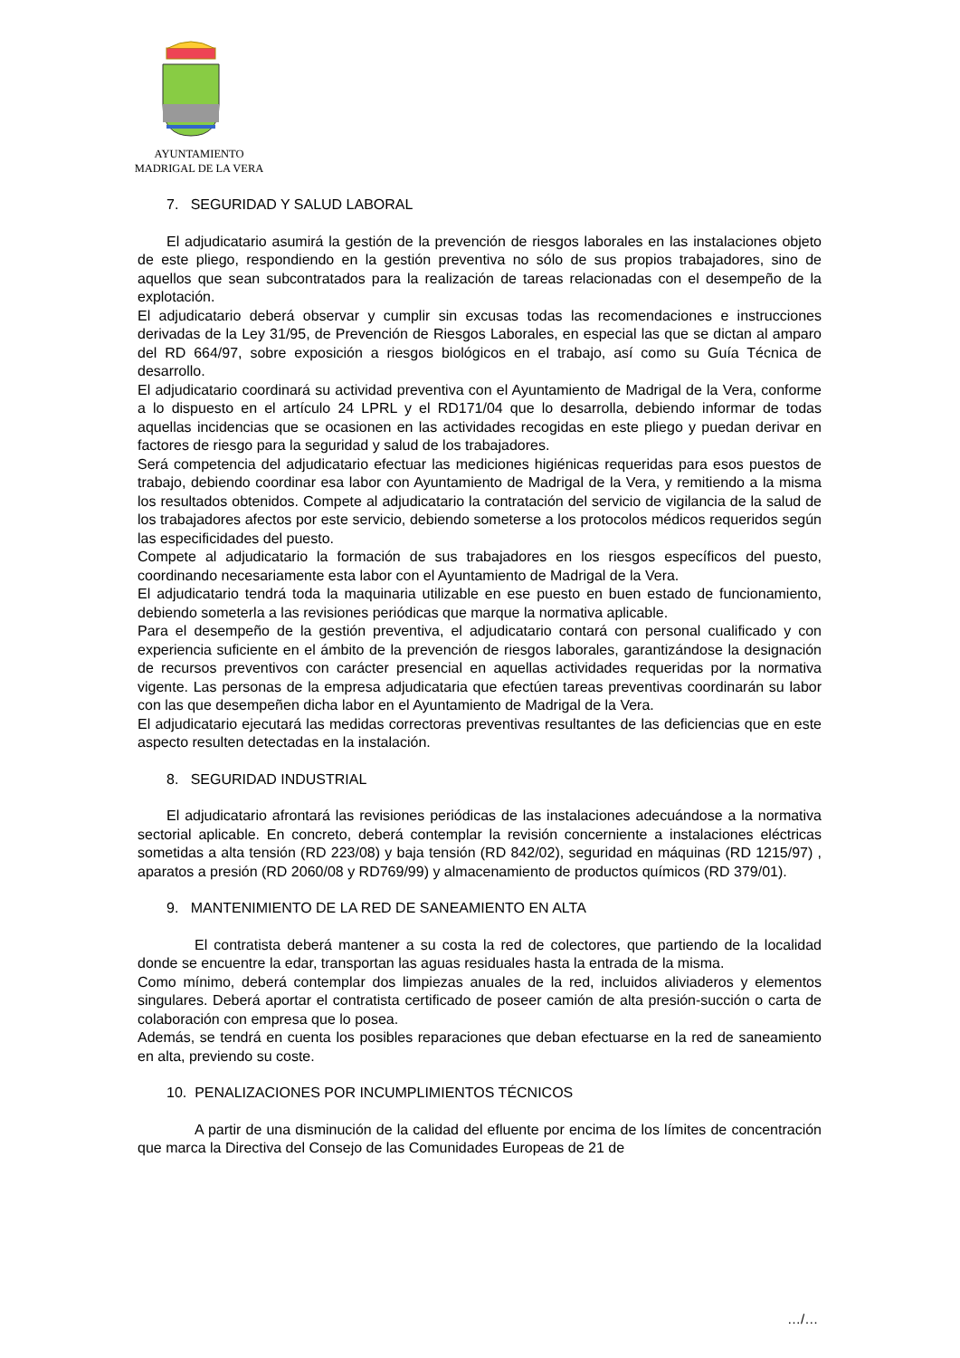AYUNTAMIENTO
MADRIGAL DE LA VERA
7. SEGURIDAD Y SALUD LABORAL
El adjudicatario asumirá la gestión de la prevención de riesgos laborales en las instalaciones objeto de este pliego, respondiendo en la gestión preventiva no sólo de sus propios trabajadores, sino de aquellos que sean subcontratados para la realización de tareas relacionadas con el desempeño de la explotación.
El adjudicatario deberá observar y cumplir sin excusas todas las recomendaciones e instrucciones derivadas de la Ley 31/95, de Prevención de Riesgos Laborales, en especial las que se dictan al amparo del RD 664/97, sobre exposición a riesgos biológicos en el trabajo, así como su Guía Técnica de desarrollo.
El adjudicatario coordinará su actividad preventiva con el Ayuntamiento de Madrigal de la Vera, conforme a lo dispuesto en el artículo 24 LPRL y el RD171/04 que lo desarrolla, debiendo informar de todas aquellas incidencias que se ocasionen en las actividades recogidas en este pliego y puedan derivar en factores de riesgo para la seguridad y salud de los trabajadores.
Será competencia del adjudicatario efectuar las mediciones higiénicas requeridas para esos puestos de trabajo, debiendo coordinar esa labor con Ayuntamiento de Madrigal de la Vera, y remitiendo a la misma los resultados obtenidos. Compete al adjudicatario la contratación del servicio de vigilancia de la salud de los trabajadores afectos por este servicio, debiendo someterse a los protocolos médicos requeridos según las especificidades del puesto.
Compete al adjudicatario la formación de sus trabajadores en los riesgos específicos del puesto, coordinando necesariamente esta labor con el Ayuntamiento de Madrigal de la Vera.
El adjudicatario tendrá toda la maquinaria utilizable en ese puesto en buen estado de funcionamiento, debiendo someterla a las revisiones periódicas que marque la normativa aplicable.
Para el desempeño de la gestión preventiva, el adjudicatario contará con personal cualificado y con experiencia suficiente en el ámbito de la prevención de riesgos laborales, garantizándose la designación de recursos preventivos con carácter presencial en aquellas actividades requeridas por la normativa vigente. Las personas de la empresa adjudicataria que efectúen tareas preventivas coordinarán su labor con las que desempeñen dicha labor en el Ayuntamiento de Madrigal de la Vera.
El adjudicatario ejecutará las medidas correctoras preventivas resultantes de las deficiencias que en este aspecto resulten detectadas en la instalación.
8. SEGURIDAD INDUSTRIAL
El adjudicatario afrontará las revisiones periódicas de las instalaciones adecuándose a la normativa sectorial aplicable. En concreto, deberá contemplar la revisión concerniente a instalaciones eléctricas sometidas a alta tensión (RD 223/08) y baja tensión (RD 842/02), seguridad en máquinas (RD 1215/97) , aparatos a presión (RD 2060/08 y RD769/99) y almacenamiento de productos químicos (RD 379/01).
9. MANTENIMIENTO DE LA RED DE SANEAMIENTO EN ALTA
El contratista deberá mantener a su costa la red de colectores, que partiendo de la localidad donde se encuentre la edar, transportan las aguas residuales hasta la entrada de la misma.
Como mínimo, deberá contemplar dos limpiezas anuales de la red, incluidos aliviaderos y elementos singulares. Deberá aportar el contratista certificado de poseer camión de alta presión-succión o carta de colaboración con empresa que lo posea.
Además, se tendrá en cuenta los posibles reparaciones que deban efectuarse en la red de saneamiento en alta, previendo su coste.
10. PENALIZACIONES POR INCUMPLIMIENTOS TÉCNICOS
A partir de una disminución de la calidad del efluente por encima de los límites de concentración que marca la Directiva del Consejo de las Comunidades Europeas de 21 de
…/…